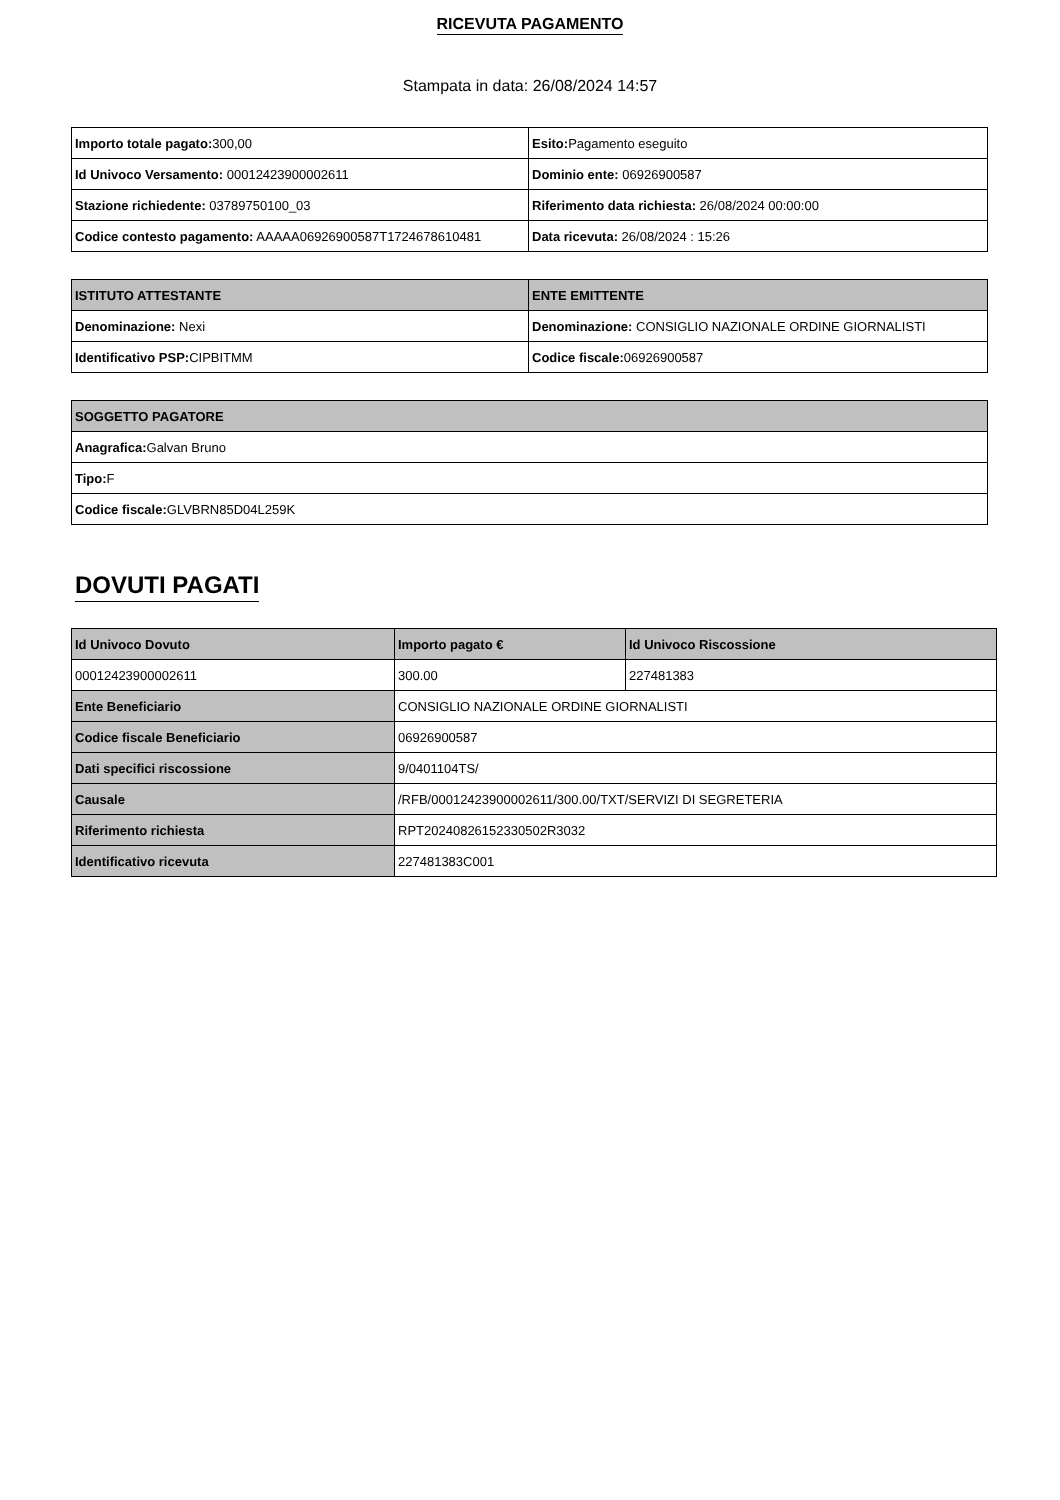RICEVUTA PAGAMENTO
Stampata in data: 26/08/2024 14:57
| Importo totale pagato: 300,00 | Esito: Pagamento eseguito |
| Id Univoco Versamento: 00012423900002611 | Dominio ente: 06926900587 |
| Stazione richiedente: 03789750100_03 | Riferimento data richiesta: 26/08/2024 00:00:00 |
| Codice contesto pagamento: AAAAA06926900587T1724678610481 | Data ricevuta: 26/08/2024 : 15:26 |
| ISTITUTO ATTESTANTE | ENTE EMITTENTE |
| --- | --- |
| Denominazione: Nexi | Denominazione: CONSIGLIO NAZIONALE ORDINE GIORNALISTI |
| Identificativo PSP: CIPBITMM | Codice fiscale: 06926900587 |
| SOGGETTO PAGATORE |
| --- |
| Anagrafica: Galvan Bruno |
| Tipo: F |
| Codice fiscale: GLVBRN85D04L259K |
DOVUTI PAGATI
| Id Univoco Dovuto | Importo pagato € | Id Univoco Riscossione |
| --- | --- | --- |
| 00012423900002611 | 300.00 | 227481383 |
| Ente Beneficiario | CONSIGLIO NAZIONALE ORDINE GIORNALISTI | |
| Codice fiscale Beneficiario | 06926900587 | |
| Dati specifici riscossione | 9/0401104TS/ | |
| Causale | /RFB/00012423900002611/300.00/TXT/SERVIZI DI SEGRETERIA | |
| Riferimento richiesta | RPT20240826152330502R3032 | |
| Identificativo ricevuta | 227481383C001 | |